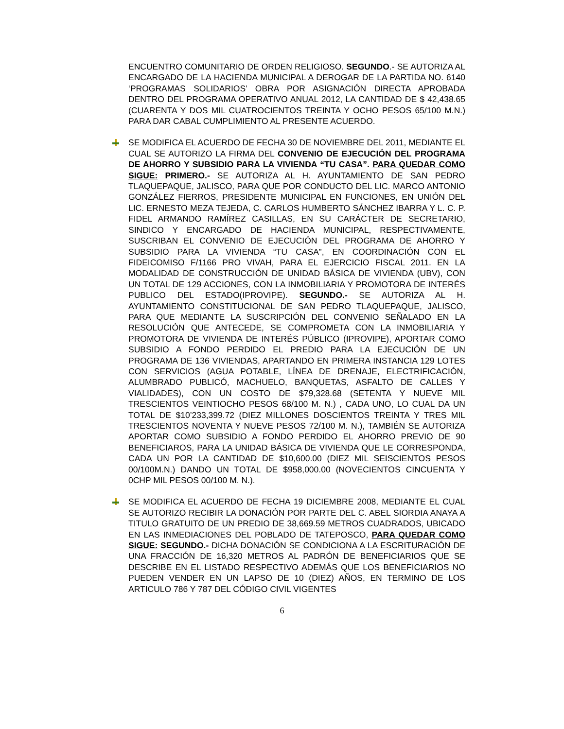ENCUENTRO COMUNITARIO DE ORDEN RELIGIOSO. SEGUNDO.- SE AUTORIZA AL ENCARGADO DE LA HACIENDA MUNICIPAL A DEROGAR DE LA PARTIDA NO. 6140 ‘PROGRAMAS SOLIDARIOS’ OBRA POR ASIGNACIÓN DIRECTA APROBADA DENTRO DEL PROGRAMA OPERATIVO ANUAL 2012, LA CANTIDAD DE $ 42,438.65 (CUARENTA Y DOS MIL CUATROCIENTOS TREINTA Y OCHO PESOS 65/100 M.N.) PARA DAR CABAL CUMPLIMIENTO AL PRESENTE ACUERDO.
SE MODIFICA EL ACUERDO DE FECHA 30 DE NOVIEMBRE DEL 2011, MEDIANTE EL CUAL SE AUTORIZO LA FIRMA DEL CONVENIO DE EJECUCIÓN DEL PROGRAMA DE AHORRO Y SUBSIDIO PARA LA VIVIENDA “TU CASA”. PARA QUEDAR COMO SIGUE: PRIMERO.- SE AUTORIZA AL H. AYUNTAMIENTO DE SAN PEDRO TLAQUEPAQUE, JALISCO, PARA QUE POR CONDUCTO DEL LIC. MARCO ANTONIO GONZÁLEZ FIERROS, PRESIDENTE MUNICIPAL EN FUNCIONES, EN UNIÓN DEL LIC. ERNESTO MEZA TEJEDA, C. CARLOS HUMBERTO SÁNCHEZ IBARRA Y L. C. P. FIDEL ARMANDO RAMÍREZ CASILLAS, EN SU CARÁCTER DE SECRETARIO, SINDICO Y ENCARGADO DE HACIENDA MUNICIPAL, RESPECTIVAMENTE, SUSCRIBAN EL CONVENIO DE EJECUCIÓN DEL PROGRAMA DE AHORRO Y SUBSIDIO PARA LA VIVIENDA “TU CASA”, EN COORDINACIÓN CON EL FIDEICOMISO F/1166 PRO VIVAH, PARA EL EJERCICIO FISCAL 2011. EN LA MODALIDAD DE CONSTRUCCIÓN DE UNIDAD BÁSICA DE VIVIENDA (UBV), CON UN TOTAL DE 129 ACCIONES, CON LA INMOBILIARIA Y PROMOTORA DE INTERÉS PUBLICO DEL ESTADO(IPROVIPE). SEGUNDO.- SE AUTORIZA AL H. AYUNTAMIENTO CONSTITUCIONAL DE SAN PEDRO TLAQUEPAQUE, JALISCO, PARA QUE MEDIANTE LA SUSCRIPCIÓN DEL CONVENIO SEÑALADO EN LA RESOLUCIÓN QUE ANTECEDE, SE COMPROMETA CON LA INMOBILIARIA Y PROMOTORA DE VIVIENDA DE INTERÉS PÚBLICO (IPROVIPE), APORTAR COMO SUBSIDIO A FONDO PERDIDO EL PREDIO PARA LA EJECUCIÓN DE UN PROGRAMA DE 136 VIVIENDAS, APARTANDO EN PRIMERA INSTANCIA 129 LOTES CON SERVICIOS (AGUA POTABLE, LÍNEA DE DRENAJE, ELECTRIFICACIÓN, ALUMBRADO PUBLICÓ, MACHUELO, BANQUETAS, ASFALTO DE CALLES Y VIALIDADES), CON UN COSTO DE $79,328.68 (SETENTA Y NUEVE MIL TRESCIENTOS VEINTIOCHO PESOS 68/100 M. N.) , CADA UNO, LO CUAL DA UN TOTAL DE $10’233,399.72 (DIEZ MILLONES DOSCIENTOS TREINTA Y TRES MIL TRESCIENTOS NOVENTA Y NUEVE PESOS 72/100 M. N.), TAMBIÉN SE AUTORIZA APORTAR COMO SUBSIDIO A FONDO PERDIDO EL AHORRO PREVIO DE 90 BENEFICIAROS, PARA LA UNIDAD BÁSICA DE VIVIENDA QUE LE CORRESPONDA, CADA UN POR LA CANTIDAD DE $10,600.00 (DIEZ MIL SEISCIENTOS PESOS 00/100M.N.) DANDO UN TOTAL DE $958,000.00 (NOVECIENTOS CINCUENTA Y 0CHP MIL PESOS 00/100 M. N.).
SE MODIFICA EL ACUERDO DE FECHA 19 DICIEMBRE 2008, MEDIANTE EL CUAL SE AUTORIZO RECIBIR LA DONACIÓN POR PARTE DEL C. ABEL SIORDIA ANAYA A TITULO GRATUITO DE UN PREDIO DE 38,669.59 METROS CUADRADOS, UBICADO EN LAS INMEDIACIONES DEL POBLADO DE TATEPOSCO, PARA QUEDAR COMO SIGUE: SEGUNDO.- DICHA DONACIÓN SE CONDICIONA A LA ESCRITURACIÓN DE UNA FRACCIÓN DE 16,320 METROS AL PADRÓN DE BENEFICIARIOS QUE SE DESCRIBE EN EL LISTADO RESPECTIVO ADEMÁS QUE LOS BENEFICIARIOS NO PUEDEN VENDER EN UN LAPSO DE 10 (DIEZ) AÑOS, EN TERMINO DE LOS ARTICULO 786 Y 787 DEL CÓDIGO CIVIL VIGENTES
6